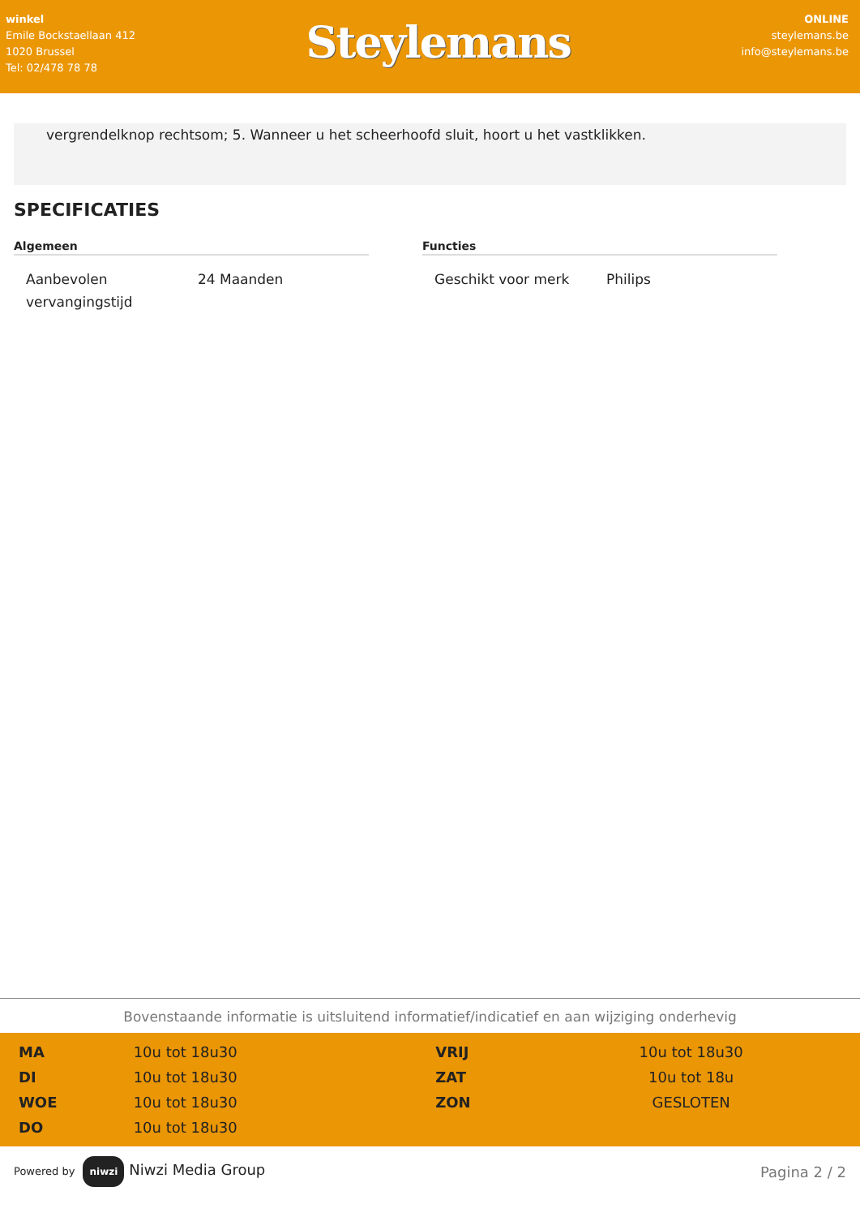winkel
Emile Bockstaellaan 412
1020 Brussel
Tel: 02/478 78 78
Steylemans
ONLINE
steylemans.be
info@steylemans.be
vergrendelknop rechtsom; 5. Wanneer u het scheerhoofd sluit, hoort u het vastklikken.
SPECIFICATIES
Algemeen
| Aanbevolen vervangingstijd | 24 Maanden |
Functies
| Geschikt voor merk | Philips |
Bovenstaande informatie is uitsluitend informatief/indicatief en aan wijziging onderhevig
| MA | 10u tot 18u30 | VRIJ | 10u tot 18u30 |
| DI | 10u tot 18u30 | ZAT | 10u tot 18u |
| WOE | 10u tot 18u30 | ZON | GESLOTEN |
| DO | 10u tot 18u30 | | |
Powered by niwzi Niwzi Media Group
Pagina 2 / 2